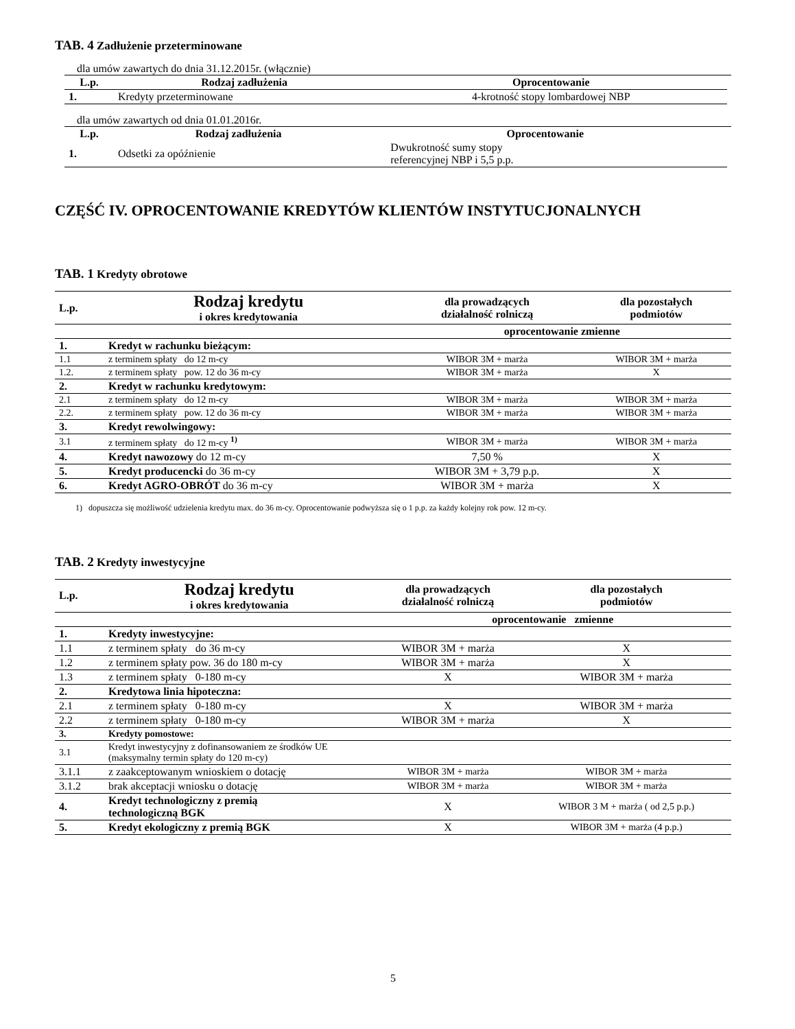TAB. 4 Zadłużenie przeterminowane
dla umów zawartych do dnia 31.12.2015r. (włącznie)
| L.p. | Rodzaj zadłużenia | Oprocentowanie |
| --- | --- | --- |
| 1. | Kredyty przeterminowane | 4-krotność stopy lombardowej NBP |
dla umów zawartych od dnia 01.01.2016r.
| L.p. | Rodzaj zadłużenia | Oprocentowanie |
| --- | --- | --- |
| 1. | Odsetki za opóźnienie | Dwukrotność sumy stopy referencyjnej NBP i 5,5 p.p. |
CZĘŚĆ IV. OPROCENTOWANIE KREDYTÓW KLIENTÓW INSTYTUCJONALNYCH
TAB. 1 Kredyty obrotowe
| L.p. | Rodzaj kredytu i okres kredytowania | dla prowadzących działalność rolniczą | dla pozostałych podmiotów |
| --- | --- | --- | --- |
| | | oprocentowanie zmienne | |
| 1. | Kredyt w rachunku bieżącym: | | |
| 1.1 | z terminem spłaty do 12 m-cy | WIBOR 3M + marża | WIBOR 3M + marża |
| 1.2. | z terminem spłaty pow. 12 do 36 m-cy | WIBOR 3M + marża | X |
| 2. | Kredyt w rachunku kredytowym: | | |
| 2.1 | z terminem spłaty do 12 m-cy | WIBOR 3M + marża | WIBOR 3M + marża |
| 2.2. | z terminem spłaty pow. 12 do 36 m-cy | WIBOR 3M + marża | WIBOR 3M + marża |
| 3. | Kredyt rewolwingowy: | | |
| 3.1 | z terminem spłaty do 12 m-cy <sup>1)</sup> | WIBOR 3M + marża | WIBOR 3M + marża |
| 4. | Kredyt nawozowy do 12 m-cy | 7,50 % | X |
| 5. | Kredyt producencki do 36 m-cy | WIBOR 3M + 3,79 p.p. | X |
| 6. | Kredyt AGRO-OBRÓT do 36 m-cy | WIBOR 3M + marża | X |
1) dopuszcza się możliwość udzielenia kredytu max. do 36 m-cy. Oprocentowanie podwyższa się o 1 p.p. za każdy kolejny rok pow. 12 m-cy.
TAB. 2 Kredyty inwestycyjne
| L.p. | Rodzaj kredytu i okres kredytowania | dla prowadzących działalność rolniczą | dla pozostałych podmiotów |
| --- | --- | --- | --- |
| | | oprocentowanie zmienne | |
| 1. | Kredyty inwestycyjne: | | |
| 1.1 | z terminem spłaty do 36 m-cy | WIBOR 3M + marża | X |
| 1.2 | z terminem spłaty pow. 36 do 180 m-cy | WIBOR 3M + marża | X |
| 1.3 | z terminem spłaty 0-180 m-cy | X | WIBOR 3M + marża |
| 2. | Kredytowa linia hipoteczna: | | |
| 2.1 | z terminem spłaty 0-180 m-cy | X | WIBOR 3M + marża |
| 2.2 | z terminem spłaty 0-180 m-cy | WIBOR 3M + marża | X |
| 3. | Kredyty pomostowe: | | |
| 3.1 | Kredyt inwestycyjny z dofinansowaniem ze środków UE (maksymalny termin spłaty do 120 m-cy) | | |
| 3.1.1 | z zaakceptowanym wnioskiem o dotację | WIBOR 3M + marża | WIBOR 3M + marża |
| 3.1.2 | brak akceptacji wniosku o dotację | WIBOR 3M + marża | WIBOR 3M + marża |
| 4. | Kredyt technologiczny z premią technologiczną BGK | X | WIBOR 3 M + marża ( od 2,5 p.p.) |
| 5. | Kredyt ekologiczny z premią BGK | X | WIBOR 3M + marża (4 p.p.) |
5